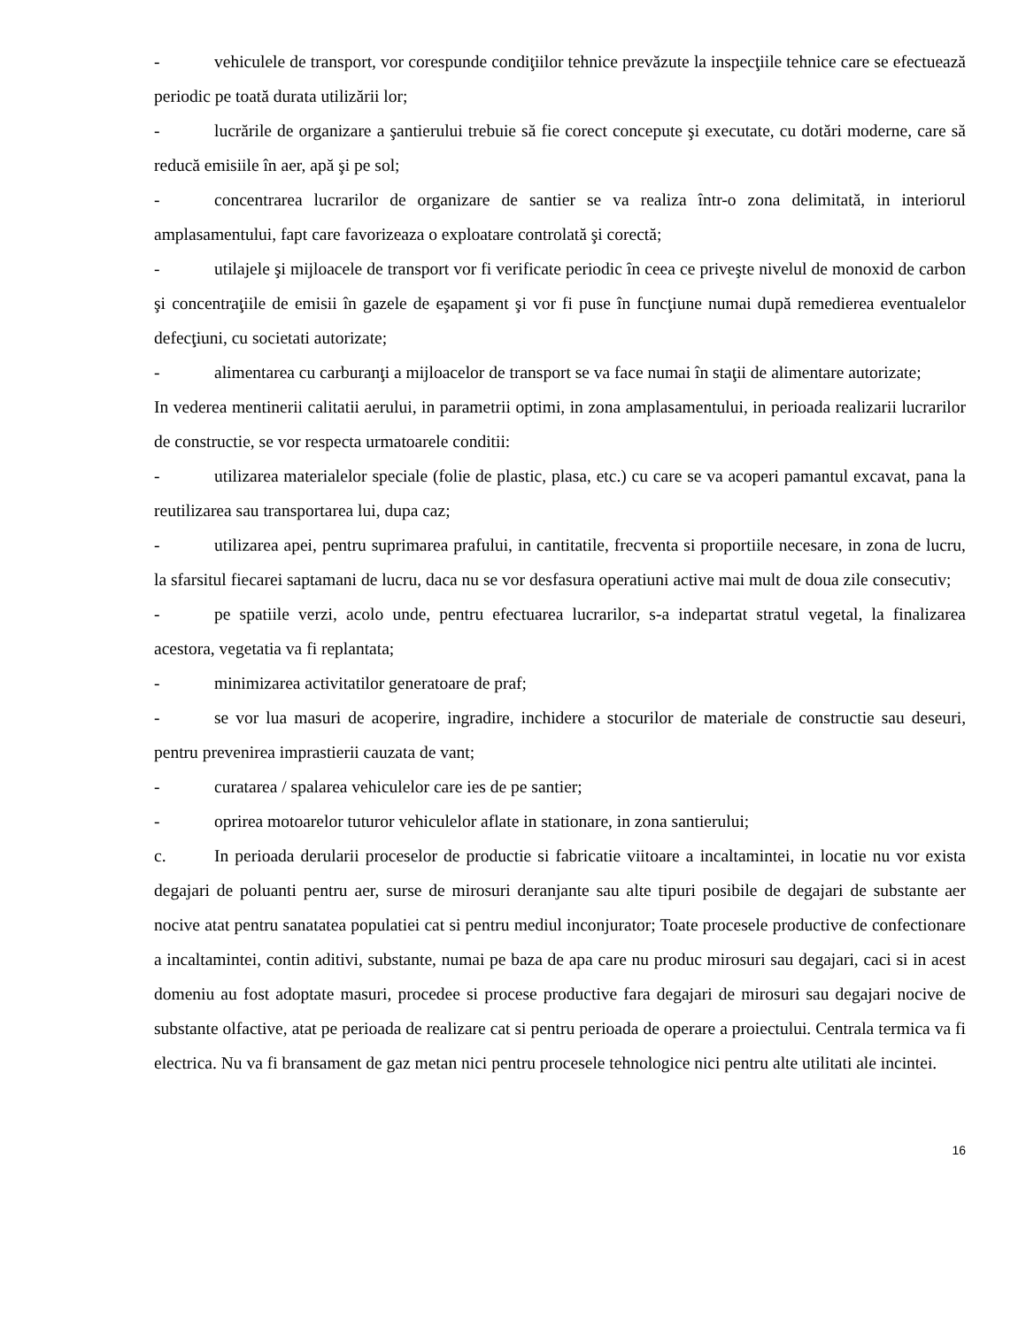- vehiculele de transport, vor corespunde condiţiilor tehnice prevăzute la inspecţiile tehnice care se efectuează periodic pe toată durata utilizării lor;
- lucrările de organizare a şantierului trebuie să fie corect concepute şi executate, cu dotări moderne, care să reducă emisiile în aer, apă şi pe sol;
- concentrarea lucrarilor de organizare de santier se va realiza într-o zona delimitată, in interiorul amplasamentului, fapt care favorizeaza o exploatare controlată şi corectă;
- utilajele şi mijloacele de transport vor fi verificate periodic în ceea ce priveşte nivelul de monoxid de carbon şi concentraţiile de emisii în gazele de eşapament şi vor fi puse în funcţiune numai după remedierea eventualelor defecţiuni, cu societati autorizate;
- alimentarea cu carburanţi a mijloacelor de transport se va face numai în staţii de alimentare autorizate;
In vederea mentinerii calitatii aerului, in parametrii optimi, in zona amplasamentului, in perioada realizarii lucrarilor de constructie, se vor respecta urmatoarele conditii:
- utilizarea materialelor speciale (folie de plastic, plasa, etc.) cu care se va acoperi pamantul excavat, pana la reutilizarea sau transportarea lui, dupa caz;
- utilizarea apei, pentru suprimarea prafului, in cantitatile, frecventa si proportiile necesare, in zona de lucru, la sfarsitul fiecarei saptamani de lucru, daca nu se vor desfasura operatiuni active mai mult de doua zile consecutiv;
- pe spatiile verzi, acolo unde, pentru efectuarea lucrarilor, s-a indepartat stratul vegetal, la finalizarea acestora, vegetatia va fi replantata;
- minimizarea activitatilor generatoare de praf;
- se vor lua masuri de acoperire, ingradire, inchidere a stocurilor de materiale de constructie sau deseuri, pentru prevenirea imprastierii cauzata de vant;
- curatarea / spalarea vehiculelor care ies de pe santier;
- oprirea motoarelor tuturor vehiculelor aflate in stationare, in zona santierului;
c. In perioada derularii proceselor de productie si fabricatie viitoare a incaltamintei, in locatie nu vor exista degajari de poluanti pentru aer, surse de mirosuri deranjante sau alte tipuri posibile de degajari de substante aer nocive atat pentru sanatatea populatiei cat si pentru mediul inconjurator; Toate procesele productive de confectionare a incaltamintei, contin aditivi, substante, numai pe baza de apa care nu produc mirosuri sau degajari, caci si in acest domeniu au fost adoptate masuri, procedee si procese productive fara degajari de mirosuri sau degajari nocive de substante olfactive, atat pe perioada de realizare cat si pentru perioada de operare a proiectului. Centrala termica va fi electrica. Nu va fi bransament de gaz metan nici pentru procesele tehnologice nici pentru alte utilitati ale incintei.
16